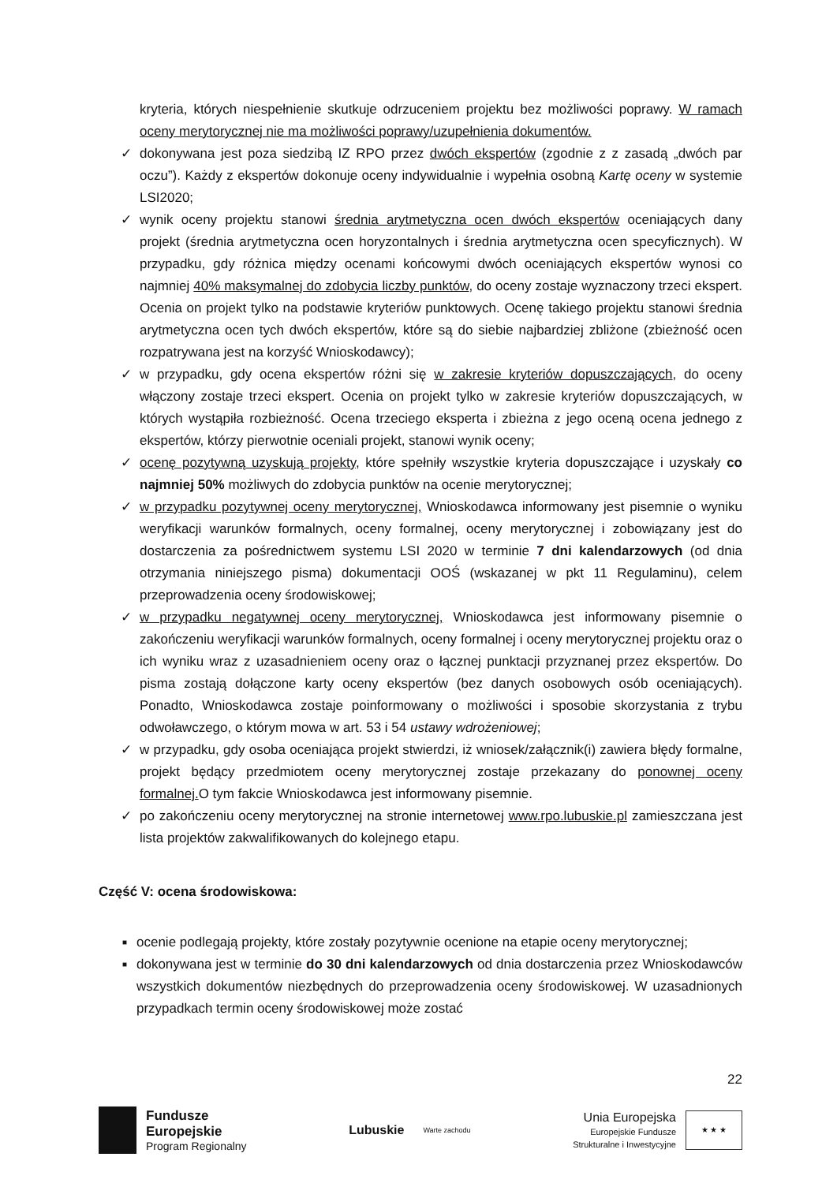kryteria, których niespełnienie skutkuje odrzuceniem projektu bez możliwości poprawy. W ramach oceny merytorycznej nie ma możliwości poprawy/uzupełnienia dokumentów.
✓ dokonywana jest poza siedzibą IZ RPO przez dwóch ekspertów (zgodnie z z zasadą „dwóch par oczu”). Każdy z ekspertów dokonuje oceny indywidualnie i wypełnia osobną Kartę oceny w systemie LSI2020;
✓ wynik oceny projektu stanowi średnia arytmetyczna ocen dwóch ekspertów oceniających dany projekt (średnia arytmetyczna ocen horyzontalnych i średnia arytmetyczna ocen specyficznych). W przypadku, gdy różnica między ocenami końcowymi dwóch oceniających ekspertów wynosi co najmniej 40% maksymalnej do zdobycia liczby punktów, do oceny zostaje wyznaczony trzeci ekspert. Ocenia on projekt tylko na podstawie kryteriów punktowych. Ocenę takiego projektu stanowi średnia arytmetyczna ocen tych dwóch ekspertów, które są do siebie najbardziej zbliżone (zbieżność ocen rozpatrywana jest na korzyść Wnioskodawcy);
✓ w przypadku, gdy ocena ekspertów różni się w zakresie kryteriów dopuszczających, do oceny włączony zostaje trzeci ekspert. Ocenia on projekt tylko w zakresie kryteriów dopuszczających, w których wystąpiła rozbieżność. Ocena trzeciego eksperta i zbieżna z jego oceną ocena jednego z ekspertów, którzy pierwotnie oceniali projekt, stanowi wynik oceny;
✓ ocenę pozytywną uzyskują projekty, które spełniły wszystkie kryteria dopuszczające i uzyskały co najmniej 50% możliwych do zdobycia punktów na ocenie merytorycznej;
✓ w przypadku pozytywnej oceny merytorycznej, Wnioskodawca informowany jest pisemnie o wyniku weryfikacji warunków formalnych, oceny formalnej, oceny merytorycznej i zobowiązany jest do dostarczenia za pośrednictwem systemu LSI 2020 w terminie 7 dni kalendarzowych (od dnia otrzymania niniejszego pisma) dokumentacji OOŚ (wskazanej w pkt 11 Regulaminu), celem przeprowadzenia oceny środowiskowej;
✓ w przypadku negatywnej oceny merytorycznej, Wnioskodawca jest informowany pisemnie o zakończeniu weryfikacji warunków formalnych, oceny formalnej i oceny merytorycznej projektu oraz o ich wyniku wraz z uzasadnieniem oceny oraz o łącznej punktacji przyznanej przez ekspertów. Do pisma zostają dołączone karty oceny ekspertów (bez danych osobowych osób oceniających). Ponadto, Wnioskodawca zostaje poinformowany o możliwości i sposobie skorzystania z trybu odwoławczego, o którym mowa w art. 53 i 54 ustawy wdrożeniowej;
✓ w przypadku, gdy osoba oceniająca projekt stwierdzi, iż wniosek/załącznik(i) zawiera błędy formalne, projekt będący przedmiotem oceny merytorycznej zostaje przekazany do ponownej oceny formalnej. O tym fakcie Wnioskodawca jest informowany pisemnie.
✓ po zakończeniu oceny merytorycznej na stronie internetowej www.rpo.lubuskie.pl zamieszczana jest lista projektów zakwalifikowanych do kolejnego etapu.
Część V: ocena środowiskowa:
■ ocenie podlegają projekty, które zostały pozytywnie ocenione na etapie oceny merytorycznej;
■ dokonywana jest w terminie do 30 dni kalendarzowych od dnia dostarczenia przez Wnioskodawców wszystkich dokumentów niezbędnych do przeprowadzenia oceny środowiskowej. W uzasadnionych przypadkach termin oceny środowiskowej może zostać
22
Fundusze
Europejskie
Program Regionalny
Lubuskie
Warte zachodu
Unia Europejska
Europejskie Fundusze
Strukturalne i Inwestycyjne
★ ★ ★